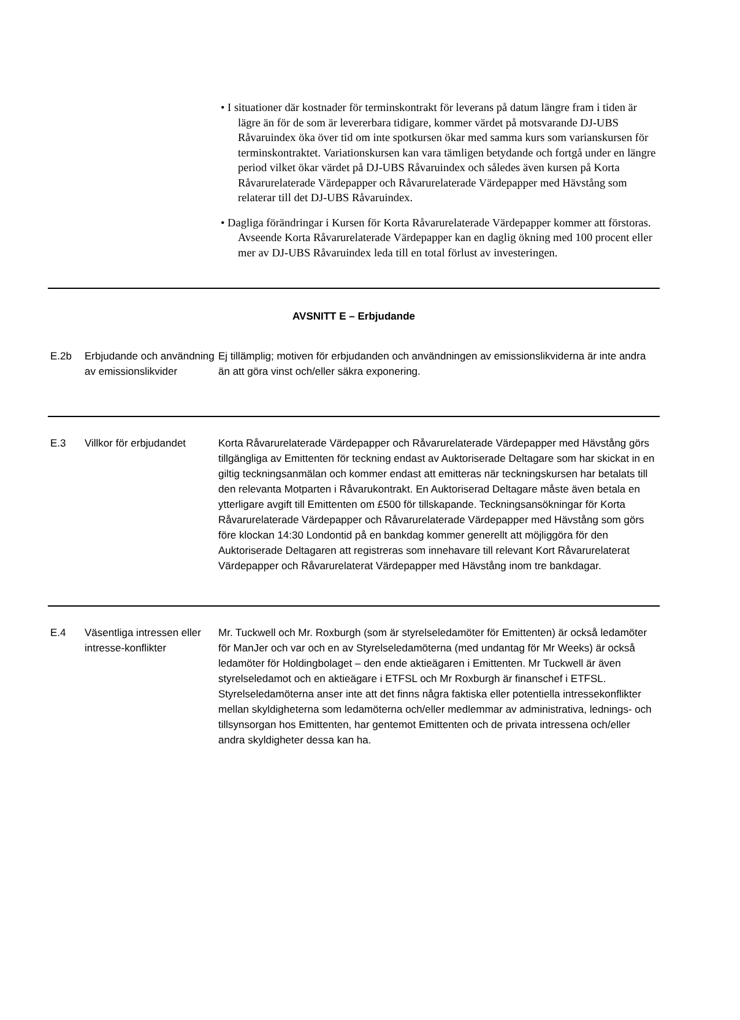• I situationer där kostnader för terminskontrakt för leverans på datum längre fram i tiden är lägre än för de som är levererbara tidigare, kommer värdet på motsvarande DJ-UBS Råvaruindex öka över tid om inte spotkursen ökar med samma kurs som varianskursen för terminskontraktet. Variationskursen kan vara tämligen betydande och fortgå under en längre period vilket ökar värdet på DJ-UBS Råvaruindex och således även kursen på Korta Råvarurelaterade Värdepapper och Råvarurelaterade Värdepapper med Hävstång som relaterar till det DJ-UBS Råvaruindex.
• Dagliga förändringar i Kursen för Korta Råvarurelaterade Värdepapper kommer att förstoras. Avseende Korta Råvarurelaterade Värdepapper kan en daglig ökning med 100 procent eller mer av DJ-UBS Råvaruindex leda till en total förlust av investeringen.
| AVSNITT E – Erbjudande | | |
| --- | --- | --- |
| E.2b | Erbjudande och användning av emissionslikvider | Ej tillämplig; motiven för erbjudanden och användningen av emissionslikviderna är inte andra än att göra vinst och/eller säkra exponering. |
| E.3 | Villkor för erbjudandet | Korta Råvarurelaterade Värdepapper och Råvarurelaterade Värdepapper med Hävstång görs tillgängliga av Emittenten för teckning endast av Auktoriserade Deltagare som har skickat in en giltig teckningsanmälan och kommer endast att emitteras när teckningskursen har betalats till den relevanta Motparten i Råvarukontrakt. En Auktoriserad Deltagare måste även betala en ytterligare avgift till Emittenten om £500 för tillskapande. Teckningsansökningar för Korta Råvarurelaterade Värdepapper och Råvarurelaterade Värdepapper med Hävstång som görs före klockan 14:30 Londontid på en bankdag kommer generellt att möjliggöra för den Auktoriserade Deltagaren att registreras som innehavare till relevant Kort Råvarurelaterat Värdepapper och Råvarurelaterat Värdepapper med Hävstång inom tre bankdagar. |
| E.4 | Väsentliga intressen eller intresse-konflikter | Mr. Tuckwell och Mr. Roxburgh (som är styrelseledamöter för Emittenten) är också ledamöter för ManJer och var och en av Styrelseledamöterna (med undantag för Mr Weeks) är också ledamöter för Holdingbolaget – den ende aktieägaren i Emittenten. Mr Tuckwell är även styrelseledamot och en aktieägare i ETFSL och Mr Roxburgh är finanschef i ETFSL. Styrelseledamöterna anser inte att det finns några faktiska eller potentiella intressekonflikter mellan skyldigheterna som ledamöterna och/eller medlemmar av administrativa, lednings- och tillsynsorgan hos Emittenten, har gentemot Emittenten och de privata intressena och/eller andra skyldigheter dessa kan ha. |